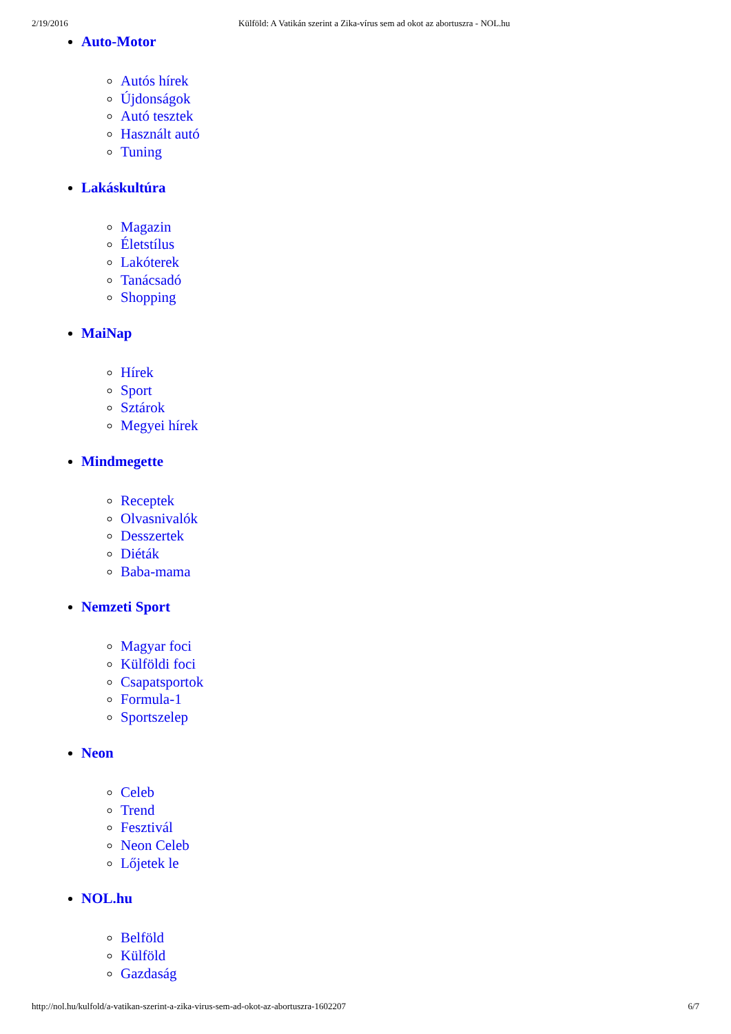2/19/2016 Külföld: A Vatikán szerint a Zika-vírus sem ad okot az abortuszra - NOL.hu
Auto-Motor
Autós hírek
Újdonságok
Autó tesztek
Használt autó
Tuning
Lakáskultúra
Magazin
Életstílus
Lakóterek
Tanácsadó
Shopping
MaiNap
Hírek
Sport
Sztárok
Megyei hírek
Mindmegette
Receptek
Olvasnivalók
Desszertek
Diéták
Baba-mama
Nemzeti Sport
Magyar foci
Külföldi foci
Csapatsportok
Formula-1
Sportszelep
Neon
Celeb
Trend
Fesztivál
Neon Celeb
Lőjetek le
NOL.hu
Belföld
Külföld
Gazdaság
http://nol.hu/kulfold/a-vatikan-szerint-a-zika-virus-sem-ad-okot-az-abortuszra-1602207 6/7